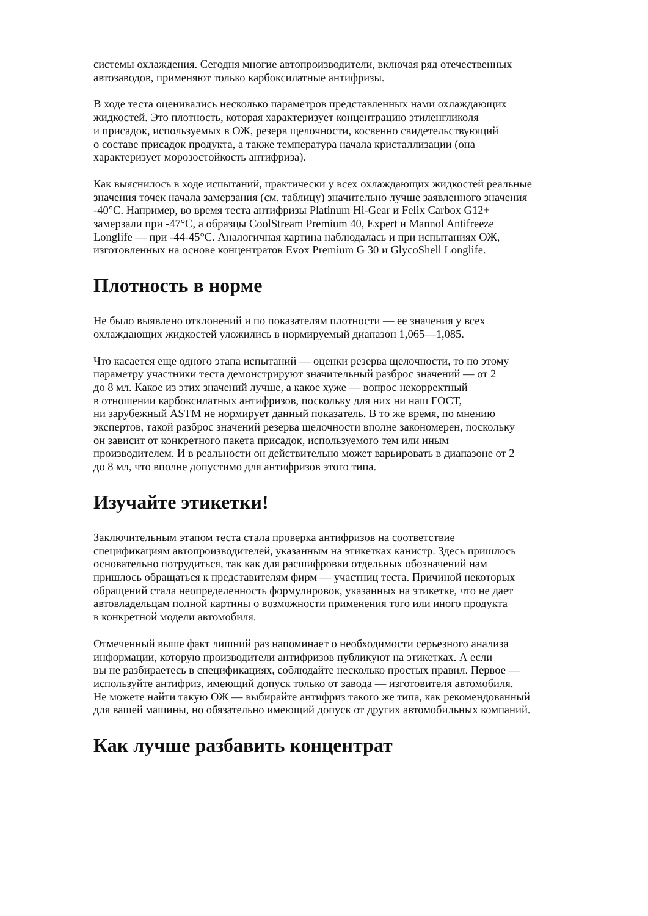системы охлаждения. Сегодня многие автопроизводители, включая ряд отечественных
автозаводов, применяют только карбоксилатные антифризы.
В ходе теста оценивались несколько параметров представленных нами охлаждающих
жидкостей. Это плотность, которая характеризует концентрацию этиленгликоля
и присадок, используемых в ОЖ, резерв щелочности, косвенно свидетельствующий
о составе присадок продукта, а также температура начала кристаллизации (она
характеризует морозостойкость антифриза).
Как выяснилось в ходе испытаний, практически у всех охлаждающих жидкостей реальные
значения точек начала замерзания (см. таблицу) значительно лучше заявленного значения
-40°С. Например, во время теста антифризы Platinum Hi-Gear и Felix Carbox G12+
замерзали при -47°С, а образцы CoolStream Premium 40, Expert и Mannol Antifreeze
Longlife — при -44-45°С. Аналогичная картина наблюдалась и при испытаниях ОЖ,
изготовленных на основе концентратов Evox Premium G 30 и GlycoShell Longlife.
Плотность в норме
Не было выявлено отклонений и по показателям плотности — ее значения у всех
охлаждающих жидкостей уложились в нормируемый диапазон 1,065—1,085.
Что касается еще одного этапа испытаний — оценки резерва щелочности, то по этому
параметру участники теста демонстрируют значительный разброс значений — от 2
до 8 мл. Какое из этих значений лучше, а какое хуже — вопрос некорректный
в отношении карбоксилатных антифризов, поскольку для них ни наш ГОСТ,
ни зарубежный ASTM не нормирует данный показатель. В то же время, по мнению
экспертов, такой разброс значений резерва щелочности вполне закономерен, поскольку
он зависит от конкретного пакета присадок, используемого тем или иным
производителем. И в реальности он действительно может варьировать в диапазоне от 2
до 8 мл, что вполне допустимо для антифризов этого типа.
Изучайте этикетки!
Заключительным этапом теста стала проверка антифризов на соответствие
спецификациям автопроизводителей, указанным на этикетках канистр. Здесь пришлось
основательно потрудиться, так как для расшифровки отдельных обозначений нам
пришлось обращаться к представителям фирм — участниц теста. Причиной некоторых
обращений стала неопределенность формулировок, указанных на этикетке, что не дает
автовладельцам полной картины о возможности применения того или иного продукта
в конкретной модели автомобиля.
Отмеченный выше факт лишний раз напоминает о необходимости серьезного анализа
информации, которую производители антифризов публикуют на этикетках. А если
вы не разбираетесь в спецификациях, соблюдайте несколько простых правил. Первое —
используйте антифриз, имеющий допуск только от завода — изготовителя автомобиля.
Не можете найти такую ОЖ — выбирайте антифриз такого же типа, как рекомендованный
для вашей машины, но обязательно имеющий допуск от других автомобильных компаний.
Как лучше разбавить концентрат